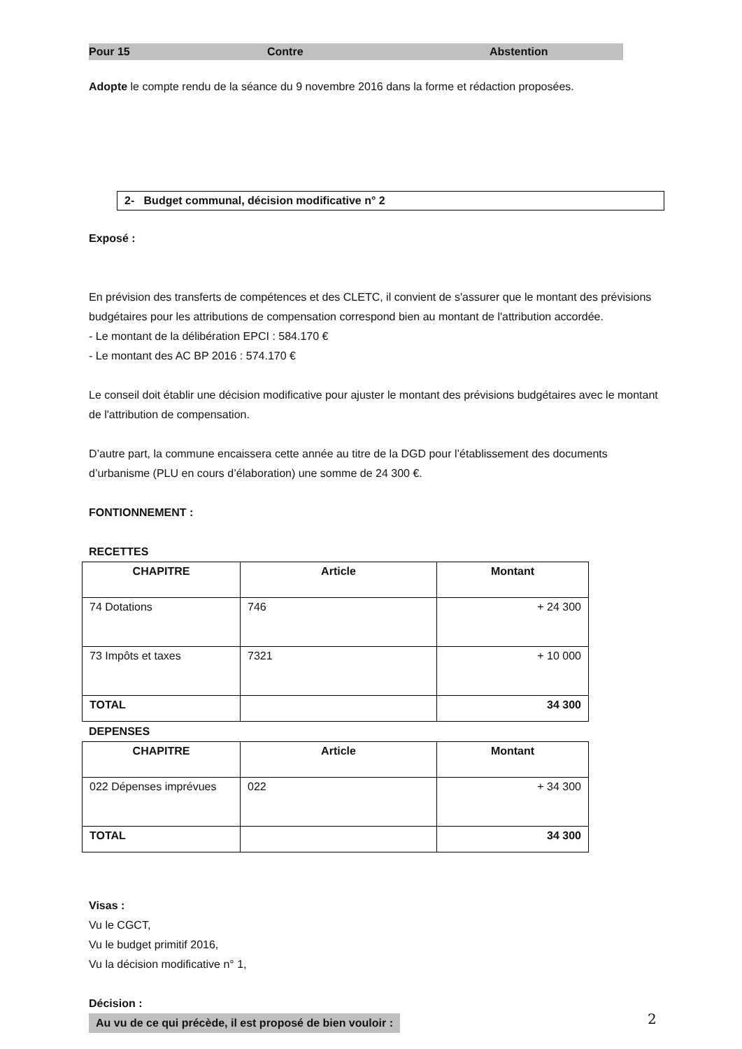Pour 15 Contre Abstention
Adopte le compte rendu de la séance du 9 novembre 2016 dans la forme et rédaction proposées.
2- Budget communal, décision modificative n° 2
Exposé :
En prévision des transferts de compétences et des CLETC, il convient de s'assurer que le montant des prévisions budgétaires pour les attributions de compensation correspond bien au montant de l'attribution accordée.
- Le montant de la délibération EPCI : 584.170 €
- Le montant des AC BP 2016 : 574.170 €
Le conseil doit établir une décision modificative pour ajuster le montant des prévisions budgétaires avec le montant de l'attribution de compensation.
D’autre part, la commune encaissera cette année au titre de la DGD pour l’établissement des documents d’urbanisme (PLU en cours d’élaboration) une somme de 24 300 €.
FONTIONNEMENT :
RECETTES
| CHAPITRE | Article | Montant |
| --- | --- | --- |
| 74 Dotations | 746 | + 24 300 |
| 73 Impôts et taxes | 7321 | + 10 000 |
| TOTAL | | 34 300 |
DEPENSES
| CHAPITRE | Article | Montant |
| --- | --- | --- |
| 022 Dépenses imprévues | 022 | + 34 300 |
| TOTAL | | 34 300 |
Visas :
Vu le CGCT,
Vu le budget primitif 2016,
Vu la décision modificative n° 1,
Décision :
Au vu de ce qui précède, il est proposé de bien vouloir :
2